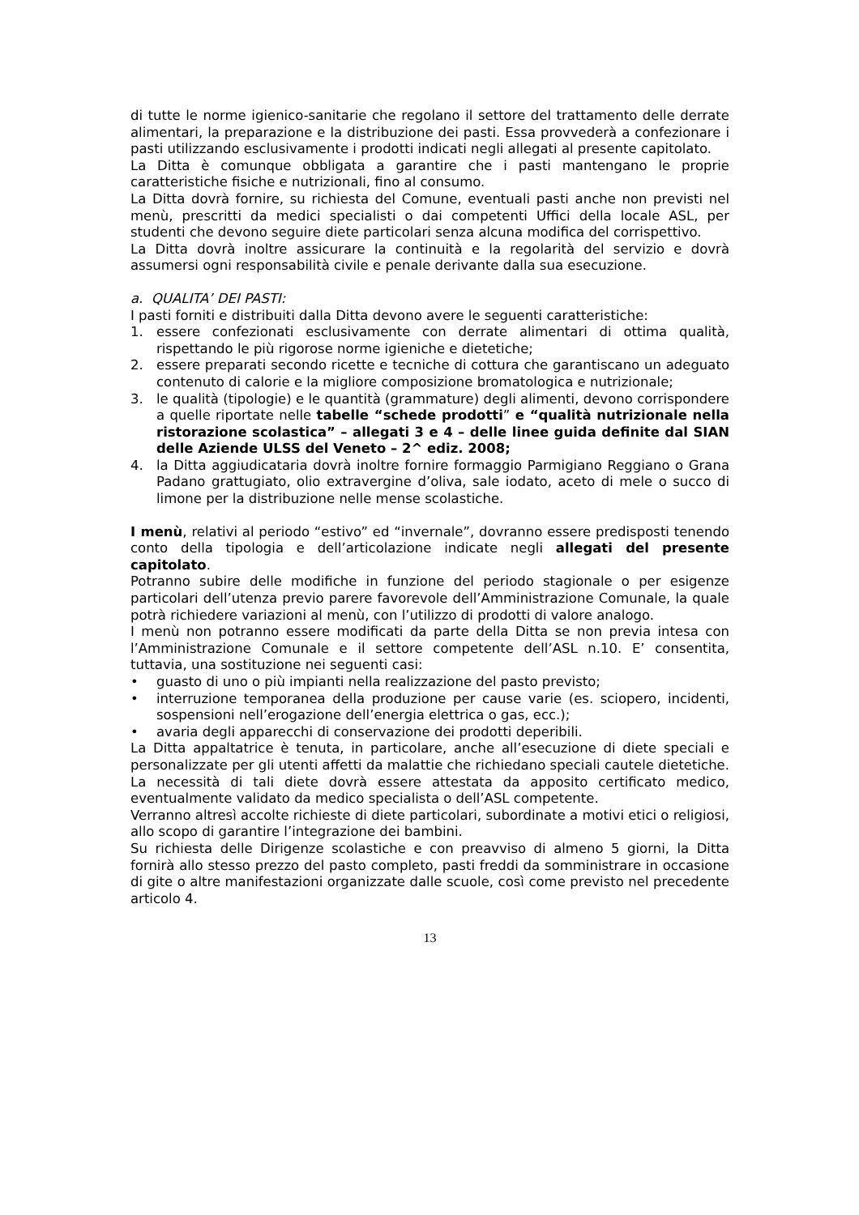di tutte le norme igienico-sanitarie che regolano il settore del trattamento delle derrate alimentari, la preparazione e la distribuzione dei pasti. Essa provvederà a confezionare i pasti utilizzando esclusivamente i prodotti indicati negli allegati al presente capitolato.
La Ditta è comunque obbligata a garantire che i pasti mantengano le proprie caratteristiche fisiche e nutrizionali, fino al consumo.
La Ditta dovrà fornire, su richiesta del Comune, eventuali pasti anche non previsti nel menù, prescritti da medici specialisti o dai competenti Uffici della locale ASL, per studenti che devono seguire diete particolari senza alcuna modifica del corrispettivo.
La Ditta dovrà inoltre assicurare la continuità e la regolarità del servizio e dovrà assumersi ogni responsabilità civile e penale derivante dalla sua esecuzione.
a. QUALITA’ DEI PASTI:
I pasti forniti e distribuiti dalla Ditta devono avere le seguenti caratteristiche:
1. essere confezionati esclusivamente con derrate alimentari di ottima qualità, rispettando le più rigorose norme igieniche e dietetiche;
2. essere preparati secondo ricette e tecniche di cottura che garantiscano un adeguato contenuto di calorie e la migliore composizione bromatologica e nutrizionale;
3. le qualità (tipologie) e le quantità (grammature) degli alimenti, devono corrispondere a quelle riportate nelle tabelle “schede prodotti” e “qualità nutrizionale nella ristorazione scolastica” – allegati 3 e 4 – delle linee guida definite dal SIAN delle Aziende ULSS del Veneto – 2^ ediz. 2008;
4. la Ditta aggiudicataria dovrà inoltre fornire formaggio Parmigiano Reggiano o Grana Padano grattugiato, olio extravergine d’oliva, sale iodato, aceto di mele o succo di limone per la distribuzione nelle mense scolastiche.
I menù, relativi al periodo “estivo” ed “invernale”, dovranno essere predisposti tenendo conto della tipologia e dell’articolazione indicate negli allegati del presente capitolato.
Potranno subire delle modifiche in funzione del periodo stagionale o per esigenze particolari dell’utenza previo parere favorevole dell’Amministrazione Comunale, la quale potrà richiedere variazioni al menù, con l’utilizzo di prodotti di valore analogo.
I menù non potranno essere modificati da parte della Ditta se non previa intesa con l’Amministrazione Comunale e il settore competente dell’ASL n.10. E’ consentita, tuttavia, una sostituzione nei seguenti casi:
• guasto di uno o più impianti nella realizzazione del pasto previsto;
• interruzione temporanea della produzione per cause varie (es. sciopero, incidenti, sospensioni nell’erogazione dell’energia elettrica o gas, ecc.);
• avaria degli apparecchi di conservazione dei prodotti deperibili.
La Ditta appaltatrice è tenuta, in particolare, anche all’esecuzione di diete speciali e personalizzate per gli utenti affetti da malattie che richiedano speciali cautele dietetiche. La necessità di tali diete dovrà essere attestata da apposito certificato medico, eventualmente validato da medico specialista o dell’ASL competente.
Verranno altresì accolte richieste di diete particolari, subordinate a motivi etici o religiosi, allo scopo di garantire l’integrazione dei bambini.
Su richiesta delle Dirigenze scolastiche e con preavviso di almeno 5 giorni, la Ditta fornirà allo stesso prezzo del pasto completo, pasti freddi da somministrare in occasione di gite o altre manifestazioni organizzate dalle scuole, così come previsto nel precedente articolo 4.
13